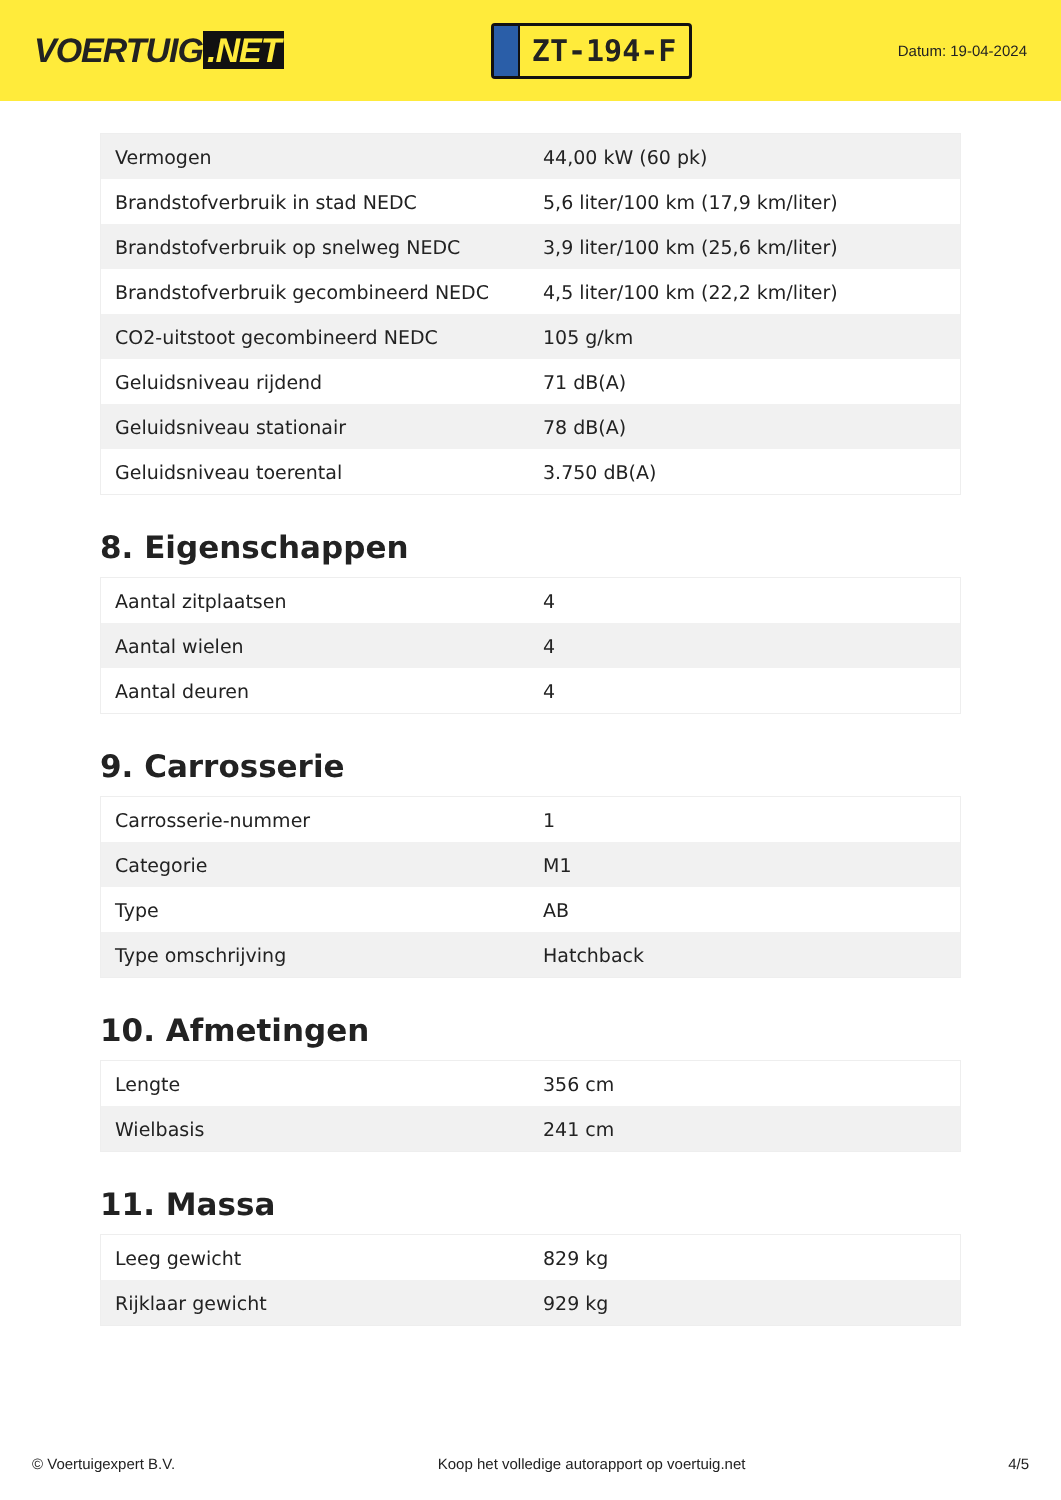VOERTUIG.NET
ZT-194-F
Datum: 19-04-2024
| Vermogen | 44,00 kW (60 pk) |
| Brandstofverbruik in stad NEDC | 5,6 liter/100 km (17,9 km/liter) |
| Brandstofverbruik op snelweg NEDC | 3,9 liter/100 km (25,6 km/liter) |
| Brandstofverbruik gecombineerd NEDC | 4,5 liter/100 km (22,2 km/liter) |
| CO2-uitstoot gecombineerd NEDC | 105 g/km |
| Geluidsniveau rijdend | 71 dB(A) |
| Geluidsniveau stationair | 78 dB(A) |
| Geluidsniveau toerental | 3.750 dB(A) |
8. Eigenschappen
| Aantal zitplaatsen | 4 |
| Aantal wielen | 4 |
| Aantal deuren | 4 |
9. Carrosserie
| Carrosserie-nummer | 1 |
| Categorie | M1 |
| Type | AB |
| Type omschrijving | Hatchback |
10. Afmetingen
| Lengte | 356 cm |
| Wielbasis | 241 cm |
11. Massa
| Leeg gewicht | 829 kg |
| Rijklaar gewicht | 929 kg |
© Voertuigexpert B.V. Koop het volledige autorapport op voertuig.net 4/5